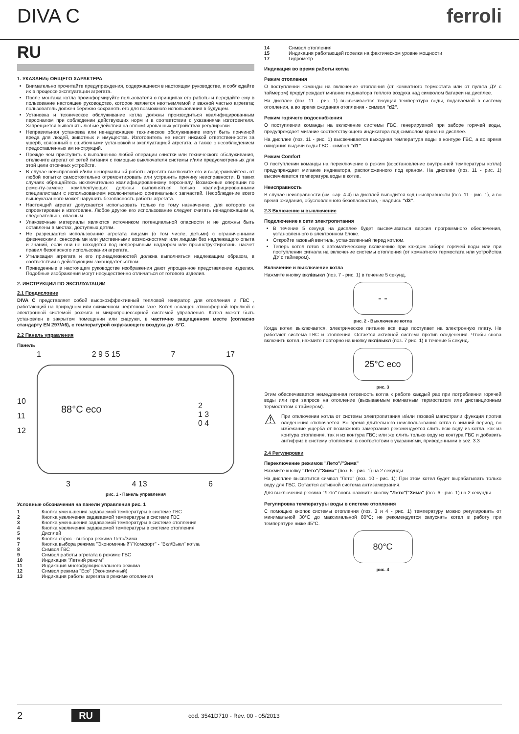DIVA C ferroli
RU
1. УКАЗАНИџ ОБЩЕГО ХАРАКТЕРА
Внимательно прочитайте предупреждения, содержащиеся в настоящем руководстве, и соблюдайте их в процессе эксплуатации агрегата.
После монтажа котла проинформируйте пользователя о принципах его работы и передайте ему в пользование настоящее руководство, которое является неотъемлемой и важной частью агрегата; пользователь должен бережно сохранять его для возможного использования в будущем.
Установка и техническое обслуживание котла должны производиться квалифицированным персоналом при соблюдении действующих норм и в соответствии с указаниями изготовителя. Запрещается выполнять любые действия на опломбированных устройствах регулировки.
Неправильная установка или ненадлежащее техническое обслуживание могут быть причиной вреда для людей, животных и имущества. Изготовитель не несет никакой ответственности за ущерб, связанный с ошибочными установкой и эксплуатацией агрегата, а также с несоблюдением предоставленных им инструкций.
Прежде чем приступить к выполнению любой операции очистки или технического обслуживания, отключите агрегат от сетей питания с помощью выключателя системы и/или предусмотренных для этой цели отсечных устройств.
В случае неисправной и/или ненормальной работы агрегата выключите его и воздерживайтесь от любой попытки самостоятельно отремонтировать или устранить причину неисправности. В таких случаях обращайтесь исключительно квалифицированному персоналу. Возможные операции по ремонту-замене комплектующих должны выполняться только квалифицированными специалистами с использованием исключительно оригинальных запчастей. Несоблюдение всего вышеуказанного может нарушить безопасность работы агрегата.
Настоящий агрегат допускается использовать только по тому назначению, для которого он спроектирован и изготовлен. Любое другое его использование следует считать ненадлежащим и, следовательно, опасным.
Упаковочные материалы являются источником потенциальной опасности и не должны быть оставлены в местах, доступных детям.
Не разрешается использование агрегата лицами (в том числе, детьми) с ограниченными физическими, сенсорными или умственными возможностями или лицами без надлежащего опыта и знаний, если они не находятся под непрерывным надзором или проинструктированы насчет правил безопасного использования агрегата.
Утилизация агрегата и его принадлежностей должна выполняться надлежащим образом, в соответствии с действующим законодательством.
Приведенные в настоящем руководстве изображения дают упрощенное представление изделия. Подобные изображения могут несущественно отличаться от готового изделия.
2. ИНСТРУКЦИИ ПО ЭКСПЛУАТАЦИИ
2.1 Предисловие
DIVA C представляет собой высокоэффективный тепловой генератор для отопления и ГВС , работающий на природном или сжиженном нефтяном газе. Котел оснащен атмосферной горелкой с электронной системой розжига и микропроцессорной системой управления. Котел может быть установлен в закрытом помещении или снаружи, в частично защищенном месте (согласно стандарту EN 297/A6), с температурой окружающего воздуха до -5°C.
2.2 Панель управления
Панель
1 2 9 5 15 7 17
10
11
12
88°C eco
2
1 3
0 4
3 4 13 6
рис. 1 - Панель управления
Условные обозначения на панели управления рис. 1
1 Кнопка уменьшения задаваемой температуры в системе ГВС
2 Кнопка увеличения задаваемой температуры в системе ГВС
3 Кнопка уменьшения задаваемой температуры в системе отопления
4 Кнопка увеличения задаваемой температуры в системе отопления
5 Дисплей
6 Кнопка сброс - выбора режима Лето/Зима
7 Кнопка выбора режима "Экономичный"/"Комфорт" - "Вкл/Выкл" котла
8 Символ ГВС
9 Символ работы агрегата в режиме ГВС
10 Индикация "Летний режим"
11 Индикация многофункционального режима
12 Символ режима "Eco" (Экономичный)
13 Индикация работы агрегата в режиме отопления
14 Символ отопления
15 Индикация работающей горелки на фактическом уровне мощности
17 Гидрометр
Индикация во время работы котла
Режим отопления
О поступлении команды на включение отопления (от комнатного термостата или от пульта ДУ с таймером) предупреждает мигание индикатора теплого воздуха над символом батареи на дисплее.
На дисплее (поз. 11 - рис. 1) высвечивается текущая температура воды, подаваемой в систему отопления, а во время ожидания отопления - символ "d2".
Режим горячего водоснабжения
О поступлении команды на включение системы ГВС, генерируемой при заборе горячей воды, предупреждает мигание соответствующего индикатора под символом крана на дисплее.
На дисплее (поз. 11 - рис. 1) высвечивается выходная температура воды в контуре ГВС, а во время ожидания выдачи воды ГВС - символ "d1".
Режим Comfort
О поступлении команды на переключение в режим (восстановление внутренней температуры котла) предупреждает мигание индикатора, расположенного под краном. На дисплее (поз. 11 - рис. 1) высвечивается температура воды в котле.
Неисправность
В случае неисправности (см. cap. 4.4) на дисплей выводится код неисправности (поз. 11 - рис. 1), а во время ожидания, обусловленного безопасностью, - надпись “d3”.
2.3 Включение и выключение
Подключение к сети электропитания
В течение 5 секунд на дисплее будет высвечиваться версия программного обеспечения, установленного в электронном блоке.
Откройте газовый вентиль, установленный перед котлом.
Теперь котел готов к автоматическому включению при каждом заборе горячей воды или при поступлении сигнала на включение системы отопления (от комнатного термостата или устройства ДУ с таймером).
Включение и выключение котла
Нажмите кнопку вкл/выкл (поз. 7 - рис. 1) в течение 5 секунд.
- -
рис. 2 - Выключение котла
Когда котел выключается, электрическое питание все еще поступает на электронную плату. Не работают система ГВС и отопления. Остается активной система против оледенения. Чтобы снова включить котел, нажмите повторно на кнопку вкл/выкл (поз. 7 рис. 1) в течение 5 секунд.
25°C eco
рис. 3
Этим обеспечивается немедленная готовность котла к работе каждый раз при потреблении горячей воды или при запросе на отопление (вызываемым комнатным термостатом или дистанционным термостатом с таймером).
⚠
При отключении котла от системы электропитания и/или газовой магистрали функция против оледенения отключается. Во время длительного неиспользования котла в зимний период, во избежание ущерба от возможного замерзания рекомендуется слить всю воду из котла, как из контура отопления, так и из контура ГВС; или же слить только воду из контура ГВС и добавить антифриз в систему отопления, в соответствии с указаниями, приведенными в sez. 3.3
2.4 Регулировки
Переключение режимов "Лето"/"Зима"
Нажмите кнопку "Лето"/"Зима" (поз. 6 - рис. 1) на 2 секунды.
На дисплее высветится символ "Лето" (поз. 10 - рис. 1): При этом котел будет вырабатывать только воду для ГВС. Остается активной система антизамерзания.
Для выключения режима "Лето" вновь нажмите кнопку "Лето"/"Зима" (поз. 6 - рис. 1) на 2 секунды
Регулировка температуры воды в системе отопления
С помощью кнопок системы отопления (поз. 3 и 4 - рис. 1) температуру можно регулировать от минимальной 30°C до максимальной 80°C; не рекомендуется запускать котел в работу при температуре ниже 45°C.
80°C
рис. 4
2 RU cod. 3541D710 - Rev. 00 - 05/2013